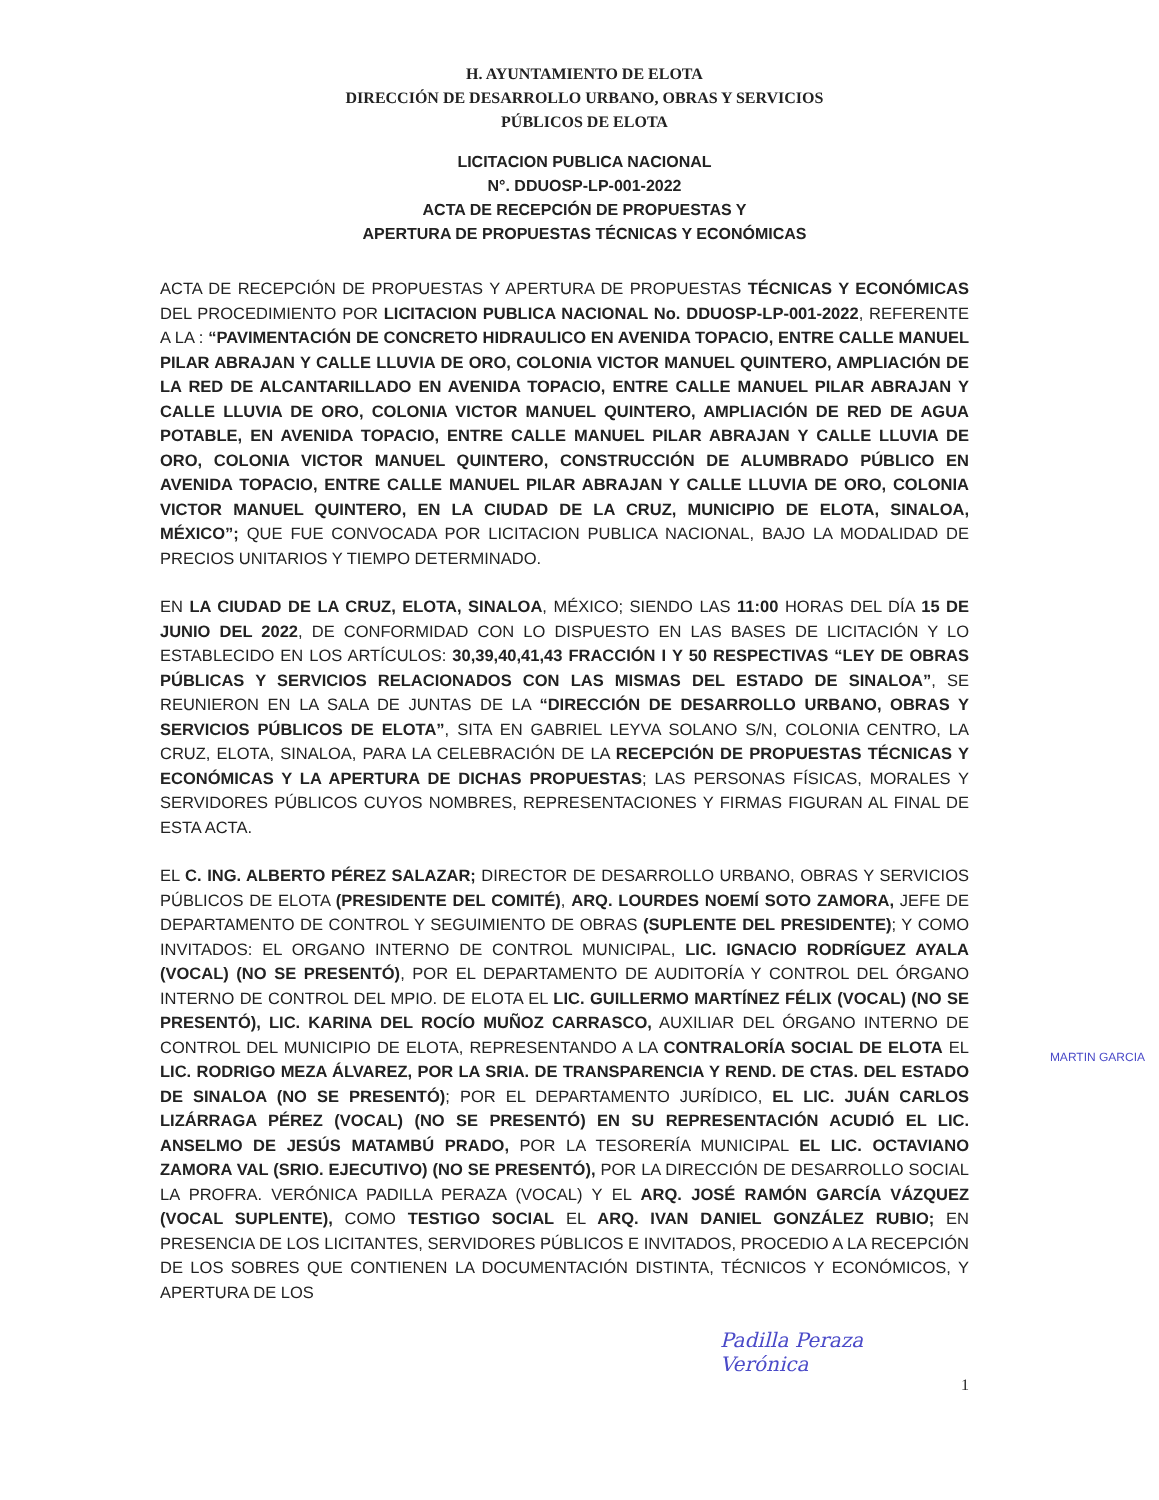H. AYUNTAMIENTO DE ELOTA
DIRECCIÓN DE DESARROLLO URBANO, OBRAS Y SERVICIOS
PÚBLICOS DE ELOTA
LICITACION PUBLICA NACIONAL
N°. DDUOSP-LP-001-2022
ACTA DE RECEPCIÓN DE PROPUESTAS Y
APERTURA DE PROPUESTAS TÉCNICAS Y ECONÓMICAS
ACTA DE RECEPCIÓN DE PROPUESTAS Y APERTURA DE PROPUESTAS TÉCNICAS Y ECONÓMICAS DEL PROCEDIMIENTO POR LICITACION PUBLICA NACIONAL No. DDUOSP-LP-001-2022, REFERENTE A LA : “PAVIMENTACIÓN DE CONCRETO HIDRAULICO EN AVENIDA TOPACIO, ENTRE CALLE MANUEL PILAR ABRAJAN Y CALLE LLUVIA DE ORO, COLONIA VICTOR MANUEL QUINTERO, AMPLIACIÓN DE LA RED DE ALCANTARILLADO EN AVENIDA TOPACIO, ENTRE CALLE MANUEL PILAR ABRAJAN Y CALLE LLUVIA DE ORO, COLONIA VICTOR MANUEL QUINTERO, AMPLIACIÓN DE RED DE AGUA POTABLE, EN AVENIDA TOPACIO, ENTRE CALLE MANUEL PILAR ABRAJAN Y CALLE LLUVIA DE ORO, COLONIA VICTOR MANUEL QUINTERO, CONSTRUCCIÓN DE ALUMBRADO PÚBLICO EN AVENIDA TOPACIO, ENTRE CALLE MANUEL PILAR ABRAJAN Y CALLE LLUVIA DE ORO, COLONIA VICTOR MANUEL QUINTERO, EN LA CIUDAD DE LA CRUZ, MUNICIPIO DE ELOTA, SINALOA, MÉXICO”; QUE FUE CONVOCADA POR LICITACION PUBLICA NACIONAL, BAJO LA MODALIDAD DE PRECIOS UNITARIOS Y TIEMPO DETERMINADO.
EN LA CIUDAD DE LA CRUZ, ELOTA, SINALOA, MÉXICO; SIENDO LAS 11:00 HORAS DEL DÍA 15 DE JUNIO DEL 2022, DE CONFORMIDAD CON LO DISPUESTO EN LAS BASES DE LICITACIÓN Y LO ESTABLECIDO EN LOS ARTÍCULOS: 30,39,40,41,43 FRACCIÓN I Y 50 RESPECTIVAS “LEY DE OBRAS PÚBLICAS Y SERVICIOS RELACIONADOS CON LAS MISMAS DEL ESTADO DE SINALOA”, SE REUNIERON EN LA SALA DE JUNTAS DE LA “DIRECCIÓN DE DESARROLLO URBANO, OBRAS Y SERVICIOS PÚBLICOS DE ELOTA”, SITA EN GABRIEL LEYVA SOLANO S/N, COLONIA CENTRO, LA CRUZ, ELOTA, SINALOA, PARA LA CELEBRACIÓN DE LA RECEPCIÓN DE PROPUESTAS TÉCNICAS Y ECONÓMICAS Y LA APERTURA DE DICHAS PROPUESTAS; LAS PERSONAS FÍSICAS, MORALES Y SERVIDORES PÚBLICOS CUYOS NOMBRES, REPRESENTACIONES Y FIRMAS FIGURAN AL FINAL DE ESTA ACTA.
EL C. ING. ALBERTO PÉREZ SALAZAR; DIRECTOR DE DESARROLLO URBANO, OBRAS Y SERVICIOS PÚBLICOS DE ELOTA (PRESIDENTE DEL COMITÉ), ARQ. LOURDES NOEMÍ SOTO ZAMORA, JEFE DE DEPARTAMENTO DE CONTROL Y SEGUIMIENTO DE OBRAS (SUPLENTE DEL PRESIDENTE); Y COMO INVITADOS: EL ORGANO INTERNO DE CONTROL MUNICIPAL, LIC. IGNACIO RODRÍGUEZ AYALA (VOCAL) (NO SE PRESENTÓ), POR EL DEPARTAMENTO DE AUDITORÍA Y CONTROL DEL ÓRGANO INTERNO DE CONTROL DEL MPIO. DE ELOTA EL LIC. GUILLERMO MARTÍNEZ FÉLIX (VOCAL) (NO SE PRESENTÓ), LIC. KARINA DEL ROCÍO MUÑOZ CARRASCO, AUXILIAR DEL ÓRGANO INTERNO DE CONTROL DEL MUNICIPIO DE ELOTA, REPRESENTANDO A LA CONTRALORÍA SOCIAL DE ELOTA EL LIC. RODRIGO MEZA ÁLVAREZ, POR LA SRIA. DE TRANSPARENCIA Y REND. DE CTAS. DEL ESTADO DE SINALOA (NO SE PRESENTÓ); POR EL DEPARTAMENTO JURÍDICO, EL LIC. JUÁN CARLOS LIZÁRRAGA PÉREZ (VOCAL) (NO SE PRESENTÓ) EN SU REPRESENTACIÓN ACUDIÓ EL LIC. ANSELMO DE JESÚS MATAMBÚ PRADO, POR LA TESORERÍA MUNICIPAL EL LIC. OCTAVIANO ZAMORA VAL (SRIO. EJECUTIVO) (NO SE PRESENTÓ), POR LA DIRECCIÓN DE DESARROLLO SOCIAL LA PROFRA. VERÓNICA PADILLA PERAZA (VOCAL) Y EL ARQ. JOSÉ RAMÓN GARCÍA VÁZQUEZ (VOCAL SUPLENTE), COMO TESTIGO SOCIAL EL ARQ. IVAN DANIEL GONZÁLEZ RUBIO; EN PRESENCIA DE LOS LICITANTES, SERVIDORES PÚBLICOS E INVITADOS, PROCEDIO A LA RECEPCIÓN DE LOS SOBRES QUE CONTIENEN LA DOCUMENTACIÓN DISTINTA, TÉCNICOS Y ECONÓMICOS, Y APERTURA DE LOS
MARTIN GARCIA
Padilla Peraza
Verónica
1